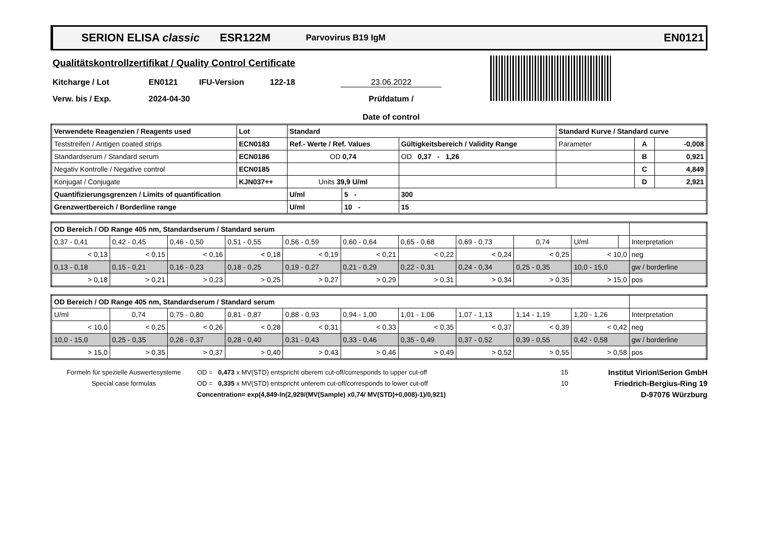SERION ELISA classic ESR122M Parvovirus B19 IgM EN0121
Qualitätskontrollzertifikat / Quality Control Certificate
Kitcharge / Lot EN0121 IFU-Version 122-18 23.06.2022
Verw. bis / Exp. 2024-04-30 Prüfdatum /
Date of control
| Verwendete Reagenzien / Reagents used | Lot | Standard | | | Standard Kurve / Standard curve | | |
| --- | --- | --- | --- | --- | --- | --- | --- |
| Teststreifen / Antigen coated strips | ECN0183 | Ref.- Werte / Ref. Values | | Gültigkeitsbereich / Validity Range | Parameter | A | -0,008 |
| Standardserum / Standard serum | ECN0186 | OD 0,74 | | OD 0,37 - 1,26 | | B | 0,921 |
| Negativ Kontrolle / Negative control | ECN0185 | | | | | C | 4,849 |
| Konjugat / Conjugate | KJN037++ | Units 39,9 U/ml | | | | D | 2,921 |
| Quantifizierungsgrenzen / Limits of quantification | | U/ml | 5 - | 300 | | | |
| Grenzwertbereich / Borderline range | | U/ml | 10 - | 15 | | | |
| OD Bereich / OD Range 405 nm, Standardserum / Standard serum | | | | | | | | | | | |
| 0,37 - 0,41 | 0,42 - 0,45 | 0,46 - 0,50 | 0,51 - 0,55 | 0,56 - 0,59 | 0,60 - 0,64 | 0,65 - 0,68 | 0,69 - 0,73 | 0,74 | U/ml | | Interpretation |
| < 0,13 | < 0,15 | < 0,16 | < 0,18 | < 0,19 | < 0,21 | < 0,22 | < 0,24 | < 0,25 | < 10,0 | | neg |
| 0,13 - 0,18 | 0,15 - 0,21 | 0,16 - 0,23 | 0,18 - 0,25 | 0,19 - 0,27 | 0,21 - 0,29 | 0,22 - 0,31 | 0,24 - 0,34 | 0,25 - 0,35 | 10,0 - 15,0 | | gw / borderline |
| > 0,18 | > 0,21 | > 0,23 | > 0,25 | > 0,27 | > 0,29 | > 0,31 | > 0,34 | > 0,35 | > 15,0 | | pos |
| OD Bereich / OD Range 405 nm, Standardserum / Standard serum | | | | | | | | | | |
| U/ml | 0,74 | 0,75 - 0,80 | 0,81 - 0,87 | 0,88 - 0,93 | 0,94 - 1,00 | 1,01 - 1,06 | 1,07 - 1,13 | 1,14 - 1,19 | 1,20 - 1,26 | Interpretation |
| < 10,0 | < 0,25 | < 0,26 | < 0,28 | < 0,31 | < 0,33 | < 0,35 | < 0,37 | < 0,39 | < 0,42 | neg |
| 10,0 - 15,0 | 0,25 - 0,35 | 0,26 - 0,37 | 0,28 - 0,40 | 0,31 - 0,43 | 0,33 - 0,46 | 0,35 - 0,49 | 0,37 - 0,52 | 0,39 - 0,55 | 0,42 - 0,58 | gw / borderline |
| > 15,0 | > 0,35 | > 0,37 | > 0,40 | > 0,43 | > 0,46 | > 0,49 | > 0,52 | > 0,55 | > 0,58 | pos |
Formeln für spezielle Auswertesysteme
Special case formulas
OD = 0,473 x MV(STD) entspricht oberem cut-off/corresponds to upper cut-off
OD = 0,335 x MV(STD) entspricht unterem cut-off/corresponds to lower cut-off
Concentration= exp(4,849-ln(2,929/(MV(Sample) x0,74/ MV(STD)+0,008)-1)/0,921)
15
10
Institut Virion\Serion GmbH
Friedrich-Bergius-Ring 19
D-97076 Würzburg